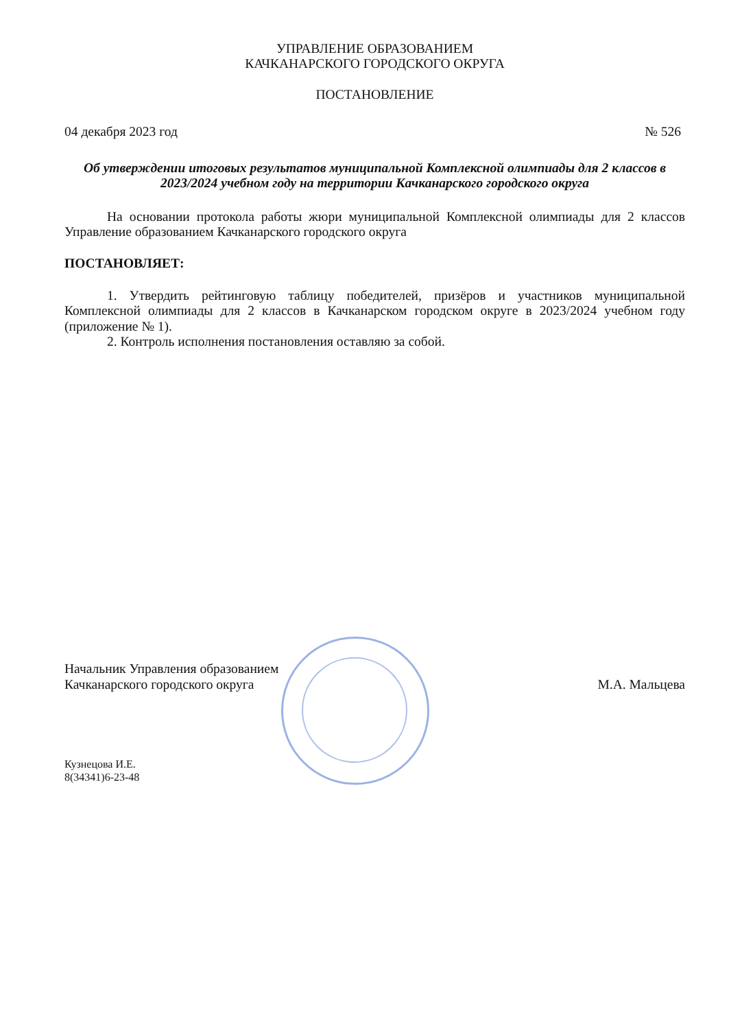УПРАВЛЕНИЕ ОБРАЗОВАНИЕМ
КАЧКАНАРСКОГО ГОРОДСКОГО ОКРУГА
ПОСТАНОВЛЕНИЕ
04 декабря 2023 год № 526
Об утверждении итоговых результатов муниципальной Комплексной олимпиады для 2 классов в 2023/2024 учебном году на территории Качканарского городского округа
На основании протокола работы жюри муниципальной Комплексной олимпиады для 2 классов Управление образованием Качканарского городского округа
ПОСТАНОВЛЯЕТ:
1. Утвердить рейтинговую таблицу победителей, призёров и участников муниципальной Комплексной олимпиады для 2 классов в Качканарском городском округе в 2023/2024 учебном году (приложение № 1).
2. Контроль исполнения постановления оставляю за собой.
Начальник Управления образованием
Качканарского городского округа М.А. Мальцева
Кузнецова И.Е.
8(34341)6-23-48